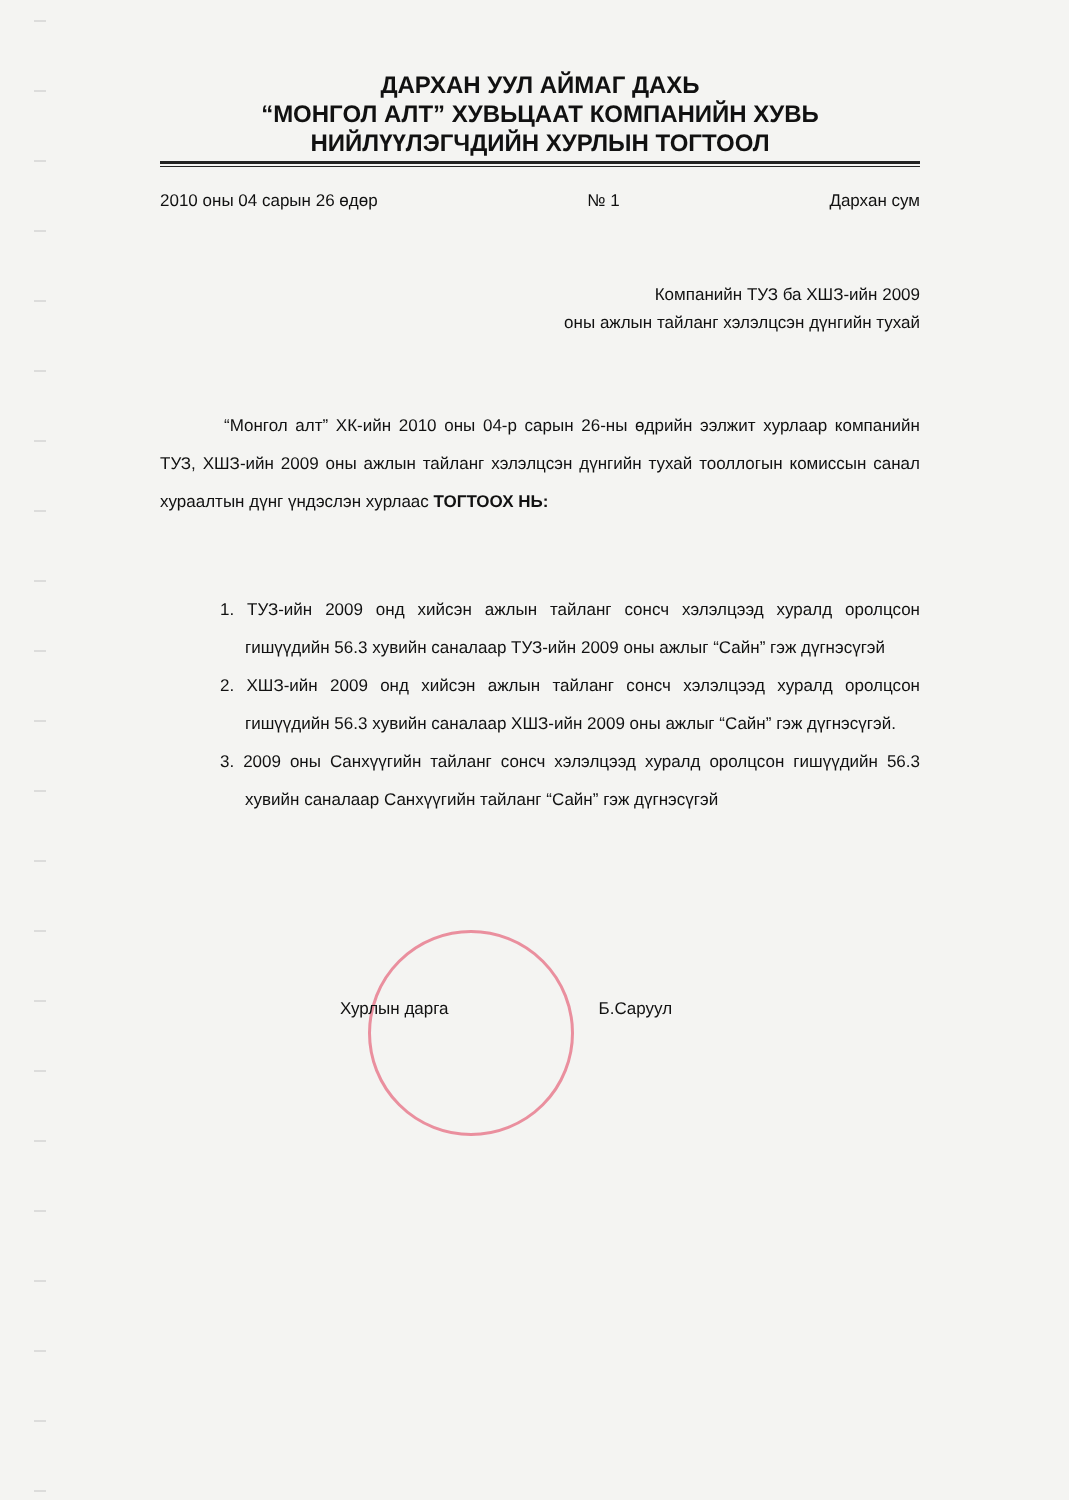ДАРХАН УУЛ АЙМАГ ДАХЬ
“МОНГОЛ АЛТ” ХУВЬЦААТ КОМПАНИЙН ХУВЬ
НИЙЛҮҮЛЭГЧДИЙН ХУРЛЫН ТОГТООЛ
2010 оны 04 сарын 26 өдөр № 1 Дархан сум
Компанийн ТУЗ ба ХШЗ-ийн 2009
оны ажлын тайланг хэлэлцсэн дүнгийн тухай
“Монгол алт” ХК-ийн 2010 оны 04-р сарын 26-ны өдрийн ээлжит хурлаар компанийн ТУЗ, ХШЗ-ийн 2009 оны ажлын тайланг хэлэлцсэн дүнгийн тухай тооллогын комиссын санал хураалтын дүнг үндэслэн хурлаас ТОГТООХ НЬ:
1. ТУЗ-ийн 2009 онд хийсэн ажлын тайланг сонсч хэлэлцээд хуралд оролцсон гишүүдийн 56.3 хувийн саналаар ТУЗ-ийн 2009 оны ажлыг “Сайн” гэж дүгнэсүгэй
2. ХШЗ-ийн 2009 онд хийсэн ажлын тайланг сонсч хэлэлцээд хуралд оролцсон гишүүдийн 56.3 хувийн саналаар ХШЗ-ийн 2009 оны ажлыг “Сайн” гэж дүгнэсүгэй.
3. 2009 оны Санхүүгийн тайланг сонсч хэлэлцээд хуралд оролцсон гишүүдийн 56.3 хувийн саналаар Санхүүгийн тайланг “Сайн” гэж дүгнэсүгэй
Хурлын дарга Б.Саруул